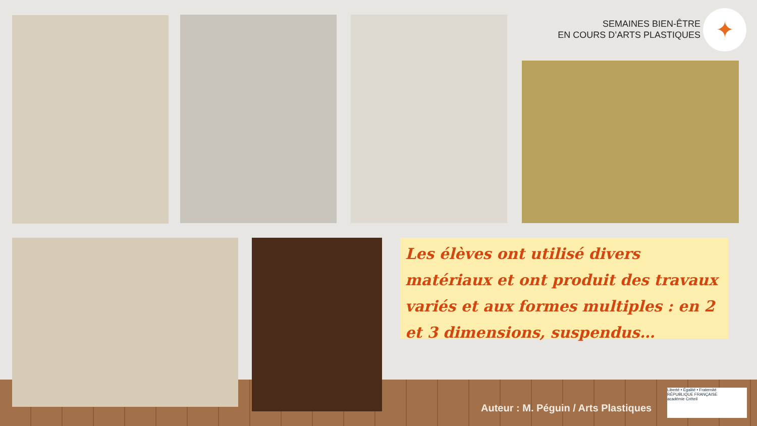SEMAINES BIEN-ÊTRE
EN COURS D’ARTS PLASTIQUES
✦
Les élèves ont utilisé divers matériaux et ont produit des travaux variés et aux formes multiples : en 2 et 3 dimensions, suspendus…
Auteur : M. Péguin / Arts Plastiques
Liberté • Égalité • Fraternité
RÉPUBLIQUE FRANÇAISE
académie Créteil